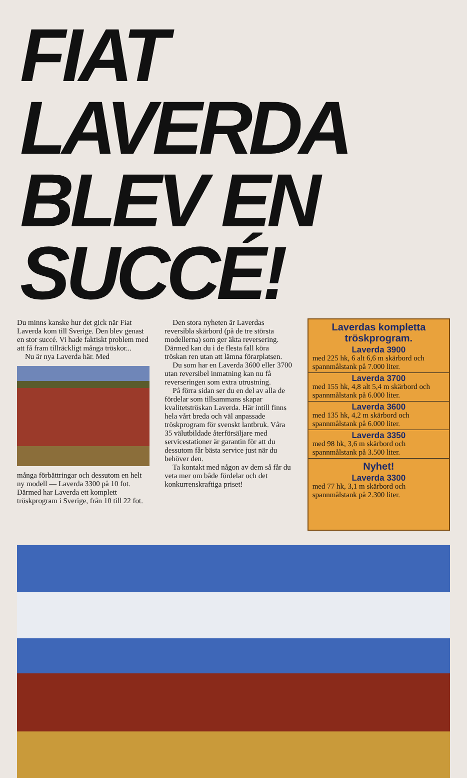FIAT LAVERDA
BLEV EN SUCCÉ!
Du minns kanske hur det gick när Fiat Laverda kom till Sverige. Den blev genast en stor succé. Vi hade faktiskt problem med att få fram tillräckligt många tröskor...
Nu är nya Laverda här. Med
många förbättringar och dessutom en helt ny modell — Laverda 3300 på 10 fot. Därmed har Laverda ett komplett tröskprogram i Sverige, från 10 till 22 fot.
Den stora nyheten är Laverdas reversibla skärbord (på de tre största modellerna) som ger äkta reversering. Därmed kan du i de flesta fall köra tröskan ren utan att lämna förarplatsen.
Du som har en Laverda 3600 eller 3700 utan reversibel inmatning kan nu få reverseringen som extra utrustning.
På förra sidan ser du en del av alla de fördelar som tillsammans skapar kvalitetströskan Laverda. Här intill finns hela vårt breda och väl anpassade tröskprogram för svenskt lantbruk. Våra 35 välutbildade återförsäljare med servicestationer är garantin för att du dessutom får bästa service just när du behöver den.
Ta kontakt med någon av dem så får du veta mer om både fördelar och det konkurrenskraftiga priset!
Laverdas kompletta tröskprogram.
Laverda 3900
med 225 hk, 6 alt 6,6 m skärbord och spannmålstank på 7.000 liter.
Laverda 3700
med 155 hk, 4,8 alt 5,4 m skärbord och spannmålstank på 6.000 liter.
Laverda 3600
med 135 hk, 4,2 m skärbord och spannmålstank på 6.000 liter.
Laverda 3350
med 98 hk, 3,6 m skärbord och spannmålstank på 3.500 liter.
Nyhet!
Laverda 3300
med 77 hk, 3,1 m skärbord och spannmålstank på 2.300 liter.